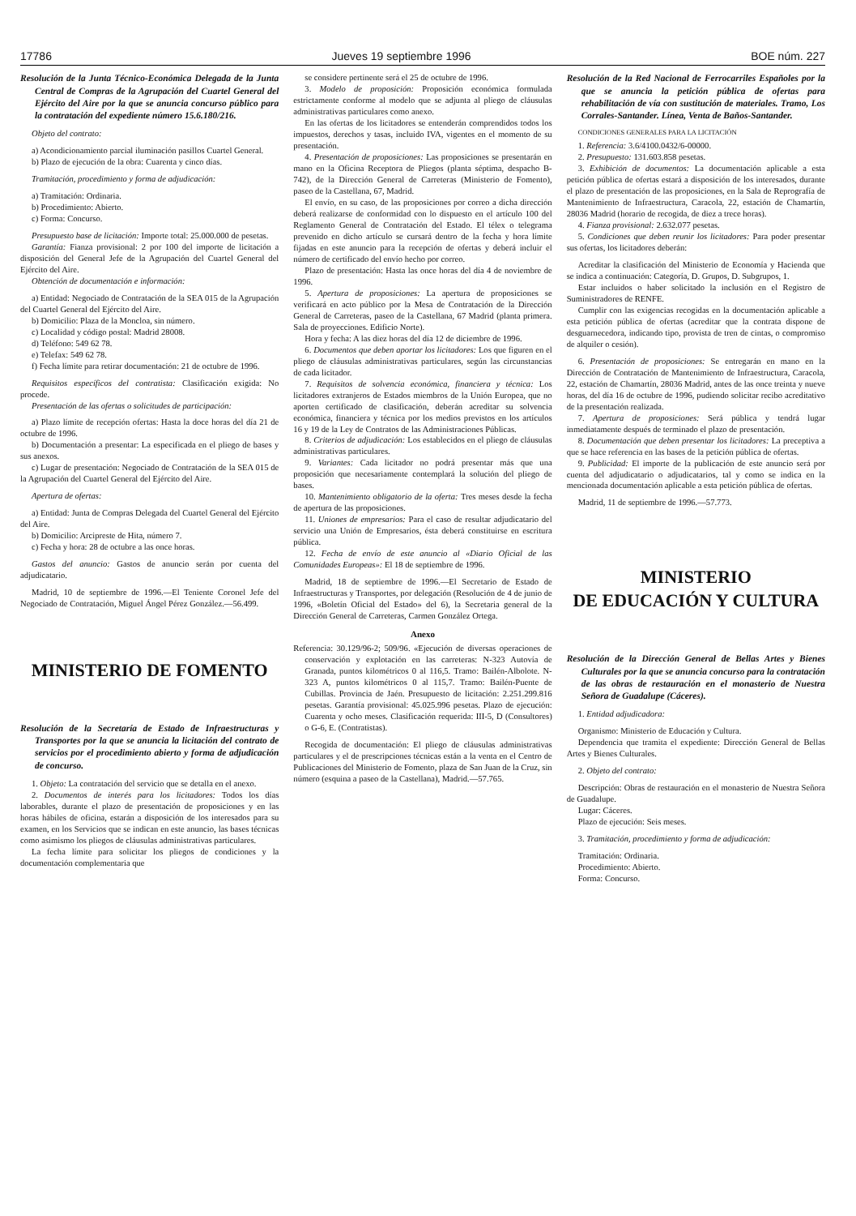17786 Jueves 19 septiembre 1996 BOE núm. 227
Resolución de la Junta Técnico-Económica Delegada de la Junta Central de Compras de la Agrupación del Cuartel General del Ejército del Aire por la que se anuncia concurso público para la contratación del expediente número 15.6.180/216.
Objeto del contrato:
a) Acondicionamiento parcial iluminación pasillos Cuartel General.
b) Plazo de ejecución de la obra: Cuarenta y cinco días.
Tramitación, procedimiento y forma de adjudicación:
a) Tramitación: Ordinaria.
b) Procedimiento: Abierto.
c) Forma: Concurso.
Presupuesto base de licitación: Importe total: 25.000.000 de pesetas.
Garantía: Fianza provisional: 2 por 100 del importe de licitación a disposición del General Jefe de la Agrupación del Cuartel General del Ejército del Aire.
Obtención de documentación e información:
a) Entidad: Negociado de Contratación de la SEA 015 de la Agrupación del Cuartel General del Ejército del Aire.
b) Domicilio: Plaza de la Moncloa, sin número.
c) Localidad y código postal: Madrid 28008.
d) Teléfono: 549 62 78.
e) Telefax: 549 62 78.
f) Fecha límite para retirar documentación: 21 de octubre de 1996.
Requisitos específicos del contratista: Clasificación exigida: No procede.
Presentación de las ofertas o solicitudes de participación:
a) Plazo límite de recepción ofertas: Hasta la doce horas del día 21 de octubre de 1996.
b) Documentación a presentar: La especificada en el pliego de bases y sus anexos.
c) Lugar de presentación: Negociado de Contratación de la SEA 015 de la Agrupación del Cuartel General del Ejército del Aire.
Apertura de ofertas:
a) Entidad: Junta de Compras Delegada del Cuartel General del Ejército del Aire.
b) Domicilio: Arcipreste de Hita, número 7.
c) Fecha y hora: 28 de octubre a las once horas.
Gastos del anuncio: Gastos de anuncio serán por cuenta del adjudicatario.
Madrid, 10 de septiembre de 1996.—El Teniente Coronel Jefe del Negociado de Contratación, Miguel Ángel Pérez González.—56.499.
MINISTERIO DE FOMENTO
Resolución de la Secretaría de Estado de Infraestructuras y Transportes por la que se anuncia la licitación del contrato de servicios por el procedimiento abierto y forma de adjudicación de concurso.
1. Objeto: La contratación del servicio que se detalla en el anexo.
2. Documentos de interés para los licitadores: Todos los días laborables, durante el plazo de presentación de proposiciones y en las horas hábiles de oficina, estarán a disposición de los interesados para su examen, en los Servicios que se indican en este anuncio, las bases técnicas como asimismo los pliegos de cláusulas administrativas particulares.
La fecha límite para solicitar los pliegos de condiciones y la documentación complementaria que
se considere pertinente será el 25 de octubre de 1996.
3. Modelo de proposición: Proposición económica formulada estrictamente conforme al modelo que se adjunta al pliego de cláusulas administrativas particulares como anexo.
En las ofertas de los licitadores se entenderán comprendidos todos los impuestos, derechos y tasas, incluido IVA, vigentes en el momento de su presentación.
4. Presentación de proposiciones: Las proposiciones se presentarán en mano en la Oficina Receptora de Pliegos (planta séptima, despacho B-742), de la Dirección General de Carreteras (Ministerio de Fomento), paseo de la Castellana, 67, Madrid.
El envío, en su caso, de las proposiciones por correo a dicha dirección deberá realizarse de conformidad con lo dispuesto en el artículo 100 del Reglamento General de Contratación del Estado. El télex o telegrama prevenido en dicho artículo se cursará dentro de la fecha y hora límite fijadas en este anuncio para la recepción de ofertas y deberá incluir el número de certificado del envío hecho por correo.
Plazo de presentación: Hasta las once horas del día 4 de noviembre de 1996.
5. Apertura de proposiciones: La apertura de proposiciones se verificará en acto público por la Mesa de Contratación de la Dirección General de Carreteras, paseo de la Castellana, 67 Madrid (planta primera. Sala de proyecciones. Edificio Norte).
Hora y fecha: A las diez horas del día 12 de diciembre de 1996.
6. Documentos que deben aportar los licitadores: Los que figuren en el pliego de cláusulas administrativas particulares, según las circunstancias de cada licitador.
7. Requisitos de solvencia económica, financiera y técnica: Los licitadores extranjeros de Estados miembros de la Unión Europea, que no aporten certificado de clasificación, deberán acreditar su solvencia económica, financiera y técnica por los medios previstos en los artículos 16 y 19 de la Ley de Contratos de las Administraciones Públicas.
8. Criterios de adjudicación: Los establecidos en el pliego de cláusulas administrativas particulares.
9. Variantes: Cada licitador no podrá presentar más que una proposición que necesariamente contemplará la solución del pliego de bases.
10. Mantenimiento obligatorio de la oferta: Tres meses desde la fecha de apertura de las proposiciones.
11. Uniones de empresarios: Para el caso de resultar adjudicatario del servicio una Unión de Empresarios, ésta deberá constituirse en escritura pública.
12. Fecha de envío de este anuncio al «Diario Oficial de las Comunidades Europeas»: El 18 de septiembre de 1996.
Madrid, 18 de septiembre de 1996.—El Secretario de Estado de Infraestructuras y Transportes, por delegación (Resolución de 4 de junio de 1996, «Boletín Oficial del Estado» del 6), la Secretaria general de la Dirección General de Carreteras, Carmen González Ortega.
Anexo
Referencia: 30.129/96-2; 509/96. «Ejecución de diversas operaciones de conservación y explotación en las carreteras: N-323 Autovía de Granada, puntos kilométricos 0 al 116,5. Tramo: Bailén-Albolote. N-323 A, puntos kilométricos 0 al 115,7. Tramo: Bailén-Puente de Cubillas. Provincia de Jaén. Presupuesto de licitación: 2.251.299.816 pesetas. Garantía provisional: 45.025.996 pesetas. Plazo de ejecución: Cuarenta y ocho meses. Clasificación requerida: III-5, D (Consultores) o G-6, E. (Contratistas).
Recogida de documentación: El pliego de cláusulas administrativas particulares y el de prescripciones técnicas están a la venta en el Centro de Publicaciones del Ministerio de Fomento, plaza de San Juan de la Cruz, sin número (esquina a paseo de la Castellana), Madrid.—57.765.
Resolución de la Red Nacional de Ferrocarriles Españoles por la que se anuncia la petición pública de ofertas para rehabilitación de vía con sustitución de materiales. Tramo, Los Corrales-Santander. Línea, Venta de Baños-Santander.
CONDICIONES GENERALES PARA LA LICITACIÓN
1. Referencia: 3.6/4100.0432/6-00000.
2. Presupuesto: 131.603.858 pesetas.
3. Exhibición de documentos: La documentación aplicable a esta petición pública de ofertas estará a disposición de los interesados, durante el plazo de presentación de las proposiciones, en la Sala de Reprografía de Mantenimiento de Infraestructura, Caracola, 22, estación de Chamartín, 28036 Madrid (horario de recogida, de diez a trece horas).
4. Fianza provisional: 2.632.077 pesetas.
5. Condiciones que deben reunir los licitadores: Para poder presentar sus ofertas, los licitadores deberán:
Acreditar la clasificación del Ministerio de Economía y Hacienda que se indica a continuación: Categoría, D. Grupos, D. Subgrupos, 1.
Estar incluidos o haber solicitado la inclusión en el Registro de Suministradores de RENFE.
Cumplir con las exigencias recogidas en la documentación aplicable a esta petición pública de ofertas (acreditar que la contrata dispone de desguarnecedora, indicando tipo, provista de tren de cintas, o compromiso de alquiler o cesión).
6. Presentación de proposiciones: Se entregarán en mano en la Dirección de Contratación de Mantenimiento de Infraestructura, Caracola, 22, estación de Chamartín, 28036 Madrid, antes de las once treinta y nueve horas, del día 16 de octubre de 1996, pudiendo solicitar recibo acreditativo de la presentación realizada.
7. Apertura de proposiciones: Será pública y tendrá lugar inmediatamente después de terminado el plazo de presentación.
8. Documentación que deben presentar los licitadores: La preceptiva a que se hace referencia en las bases de la petición pública de ofertas.
9. Publicidad: El importe de la publicación de este anuncio será por cuenta del adjudicatario o adjudicatarios, tal y como se indica en la mencionada documentación aplicable a esta petición pública de ofertas.
Madrid, 11 de septiembre de 1996.—57.773.
MINISTERIO
DE EDUCACIÓN Y CULTURA
Resolución de la Dirección General de Bellas Artes y Bienes Culturales por la que se anuncia concurso para la contratación de las obras de restauración en el monasterio de Nuestra Señora de Guadalupe (Cáceres).
1. Entidad adjudicadora:
Organismo: Ministerio de Educación y Cultura.
Dependencia que tramita el expediente: Dirección General de Bellas Artes y Bienes Culturales.
2. Objeto del contrato:
Descripción: Obras de restauración en el monasterio de Nuestra Señora de Guadalupe.
Lugar: Cáceres.
Plazo de ejecución: Seis meses.
3. Tramitación, procedimiento y forma de adjudicación:
Tramitación: Ordinaria.
Procedimiento: Abierto.
Forma: Concurso.